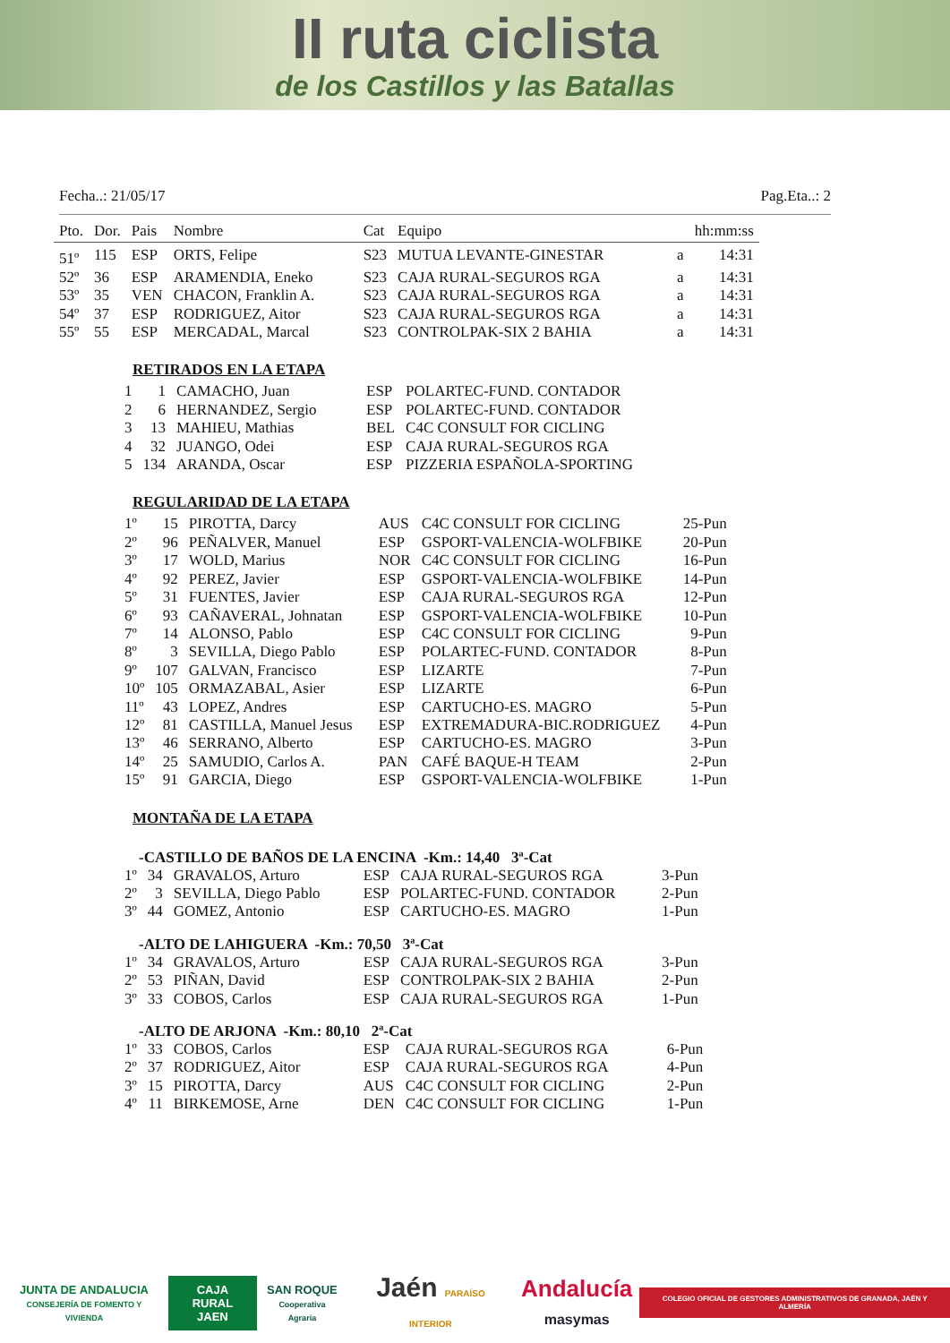II ruta ciclista
de los Castillos y las Batallas
Fecha..: 21/05/17 Pag.Eta..: 2
| Pto. | Dor. | Pais | Nombre | Cat | Equipo | | hh:mm:ss |
| --- | --- | --- | --- | --- | --- | --- | --- |
| 51º | 115 | ESP | ORTS, Felipe | S23 | MUTUA LEVANTE-GINESTAR | a | 14:31 |
| 52º | 36 | ESP | ARAMENDIA, Eneko | S23 | CAJA RURAL-SEGUROS RGA | a | 14:31 |
| 53º | 35 | VEN | CHACON, Franklin A. | S23 | CAJA RURAL-SEGUROS RGA | a | 14:31 |
| 54º | 37 | ESP | RODRIGUEZ, Aitor | S23 | CAJA RURAL-SEGUROS RGA | a | 14:31 |
| 55º | 55 | ESP | MERCADAL, Marcal | S23 | CONTROLPAK-SIX 2 BAHIA | a | 14:31 |
RETIRADOS EN LA ETAPA
| 1 | 1 | CAMACHO, Juan | ESP | POLARTEC-FUND. CONTADOR |
| 2 | 6 | HERNANDEZ, Sergio | ESP | POLARTEC-FUND. CONTADOR |
| 3 | 13 | MAHIEU, Mathias | BEL | C4C CONSULT FOR CICLING |
| 4 | 32 | JUANGO, Odei | ESP | CAJA RURAL-SEGUROS RGA |
| 5 | 134 | ARANDA, Oscar | ESP | PIZZERIA ESPAÑOLA-SPORTING |
REGULARIDAD DE LA ETAPA
| 1º | 15 | PIROTTA, Darcy | AUS | C4C CONSULT FOR CICLING | 25-Pun |
| 2º | 96 | PEÑALVER, Manuel | ESP | GSPORT-VALENCIA-WOLFBIKE | 20-Pun |
| 3º | 17 | WOLD, Marius | NOR | C4C CONSULT FOR CICLING | 16-Pun |
| 4º | 92 | PEREZ, Javier | ESP | GSPORT-VALENCIA-WOLFBIKE | 14-Pun |
| 5º | 31 | FUENTES, Javier | ESP | CAJA RURAL-SEGUROS RGA | 12-Pun |
| 6º | 93 | CAÑAVERAL, Johnatan | ESP | GSPORT-VALENCIA-WOLFBIKE | 10-Pun |
| 7º | 14 | ALONSO, Pablo | ESP | C4C CONSULT FOR CICLING | 9-Pun |
| 8º | 3 | SEVILLA, Diego Pablo | ESP | POLARTEC-FUND. CONTADOR | 8-Pun |
| 9º | 107 | GALVAN, Francisco | ESP | LIZARTE | 7-Pun |
| 10º | 105 | ORMAZABAL, Asier | ESP | LIZARTE | 6-Pun |
| 11º | 43 | LOPEZ, Andres | ESP | CARTUCHO-ES. MAGRO | 5-Pun |
| 12º | 81 | CASTILLA, Manuel Jesus | ESP | EXTREMADURA-BIC.RODRIGUEZ | 4-Pun |
| 13º | 46 | SERRANO, Alberto | ESP | CARTUCHO-ES. MAGRO | 3-Pun |
| 14º | 25 | SAMUDIO, Carlos A. | PAN | CAFÉ BAQUE-H TEAM | 2-Pun |
| 15º | 91 | GARCIA, Diego | ESP | GSPORT-VALENCIA-WOLFBIKE | 1-Pun |
MONTAÑA DE LA ETAPA
-CASTILLO DE BAÑOS DE LA ENCINA -Km.: 14,40 3ª-Cat
| 1º | 34 | GRAVALOS, Arturo | ESP | CAJA RURAL-SEGUROS RGA | 3-Pun |
| 2º | 3 | SEVILLA, Diego Pablo | ESP | POLARTEC-FUND. CONTADOR | 2-Pun |
| 3º | 44 | GOMEZ, Antonio | ESP | CARTUCHO-ES. MAGRO | 1-Pun |
-ALTO DE LAHIGUERA -Km.: 70,50 3ª-Cat
| 1º | 34 | GRAVALOS, Arturo | ESP | CAJA RURAL-SEGUROS RGA | 3-Pun |
| 2º | 53 | PIÑAN, David | ESP | CONTROLPAK-SIX 2 BAHIA | 2-Pun |
| 3º | 33 | COBOS, Carlos | ESP | CAJA RURAL-SEGUROS RGA | 1-Pun |
-ALTO DE ARJONA -Km.: 80,10 2ª-Cat
| 1º | 33 | COBOS, Carlos | ESP | CAJA RURAL-SEGUROS RGA | 6-Pun |
| 2º | 37 | RODRIGUEZ, Aitor | ESP | CAJA RURAL-SEGUROS RGA | 4-Pun |
| 3º | 15 | PIROTTA, Darcy | AUS | C4C CONSULT FOR CICLING | 2-Pun |
| 4º | 11 | BIRKEMOSE, Arne | DEN | C4C CONSULT FOR CICLING | 1-Pun |
JUNTA DE ANDALUCIA
CONSEJERÍA DE FOMENTO Y VIVIENDA
CAJA RURAL
JAEN
SAN ROQUE
Cooperativa Agraria
Jaén PARAÍSO INTERIOR
Andalucía
masymas
COLEGIO OFICIAL DE GESTORES ADMINISTRATIVOS DE GRANADA, JAÉN Y ALMERÍA